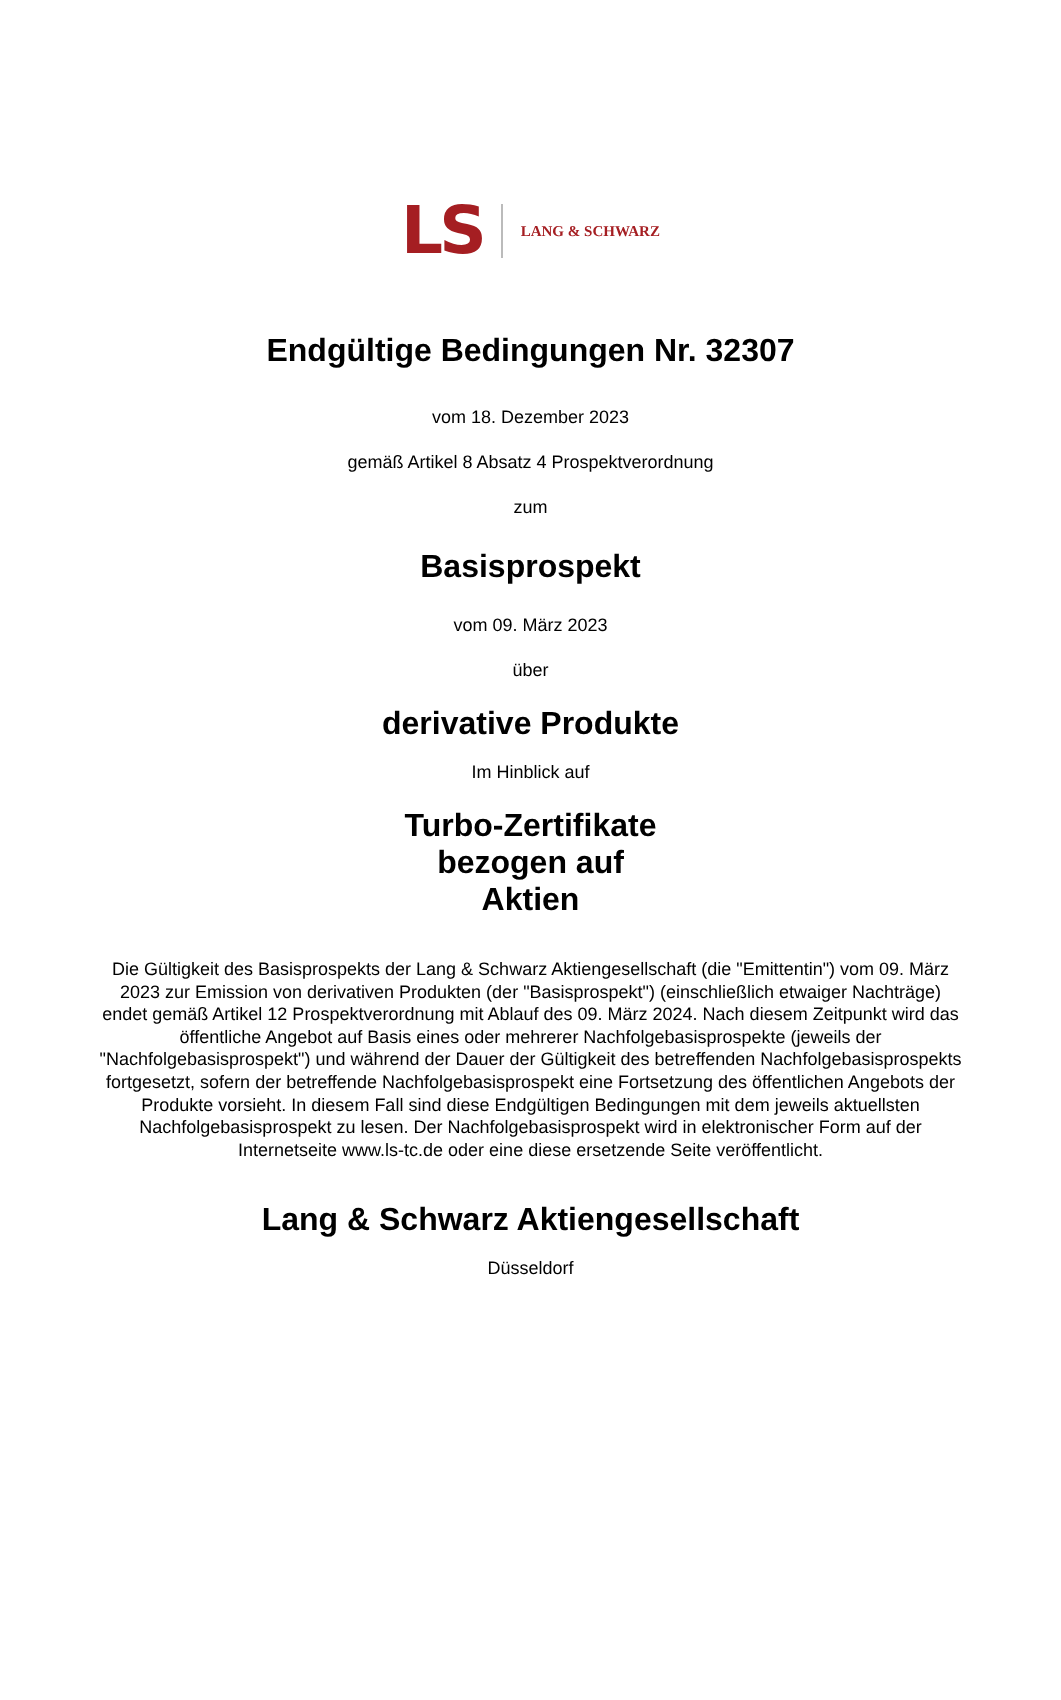LS LANG & SCHWARZ
Endgültige Bedingungen Nr. 32307
vom 18. Dezember 2023
gemäß Artikel 8 Absatz 4 Prospektverordnung
zum
Basisprospekt
vom 09. März 2023
über
derivative Produkte
Im Hinblick auf
Turbo-Zertifikate
bezogen auf
Aktien
Die Gültigkeit des Basisprospekts der Lang & Schwarz Aktiengesellschaft (die "Emittentin") vom 09. März 2023 zur Emission von derivativen Produkten (der "Basisprospekt") (einschließlich etwaiger Nachträge) endet gemäß Artikel 12 Prospektverordnung mit Ablauf des 09. März 2024. Nach diesem Zeitpunkt wird das öffentliche Angebot auf Basis eines oder mehrerer Nachfolgebasisprospekte (jeweils der "Nachfolgebasisprospekt") und während der Dauer der Gültigkeit des betreffenden Nachfolgebasisprospekts fortgesetzt, sofern der betreffende Nachfolgebasisprospekt eine Fortsetzung des öffentlichen Angebots der Produkte vorsieht. In diesem Fall sind diese Endgültigen Bedingungen mit dem jeweils aktuellsten Nachfolgebasisprospekt zu lesen. Der Nachfolgebasisprospekt wird in elektronischer Form auf der Internetseite www.ls-tc.de oder eine diese ersetzende Seite veröffentlicht.
Lang & Schwarz Aktiengesellschaft
Düsseldorf